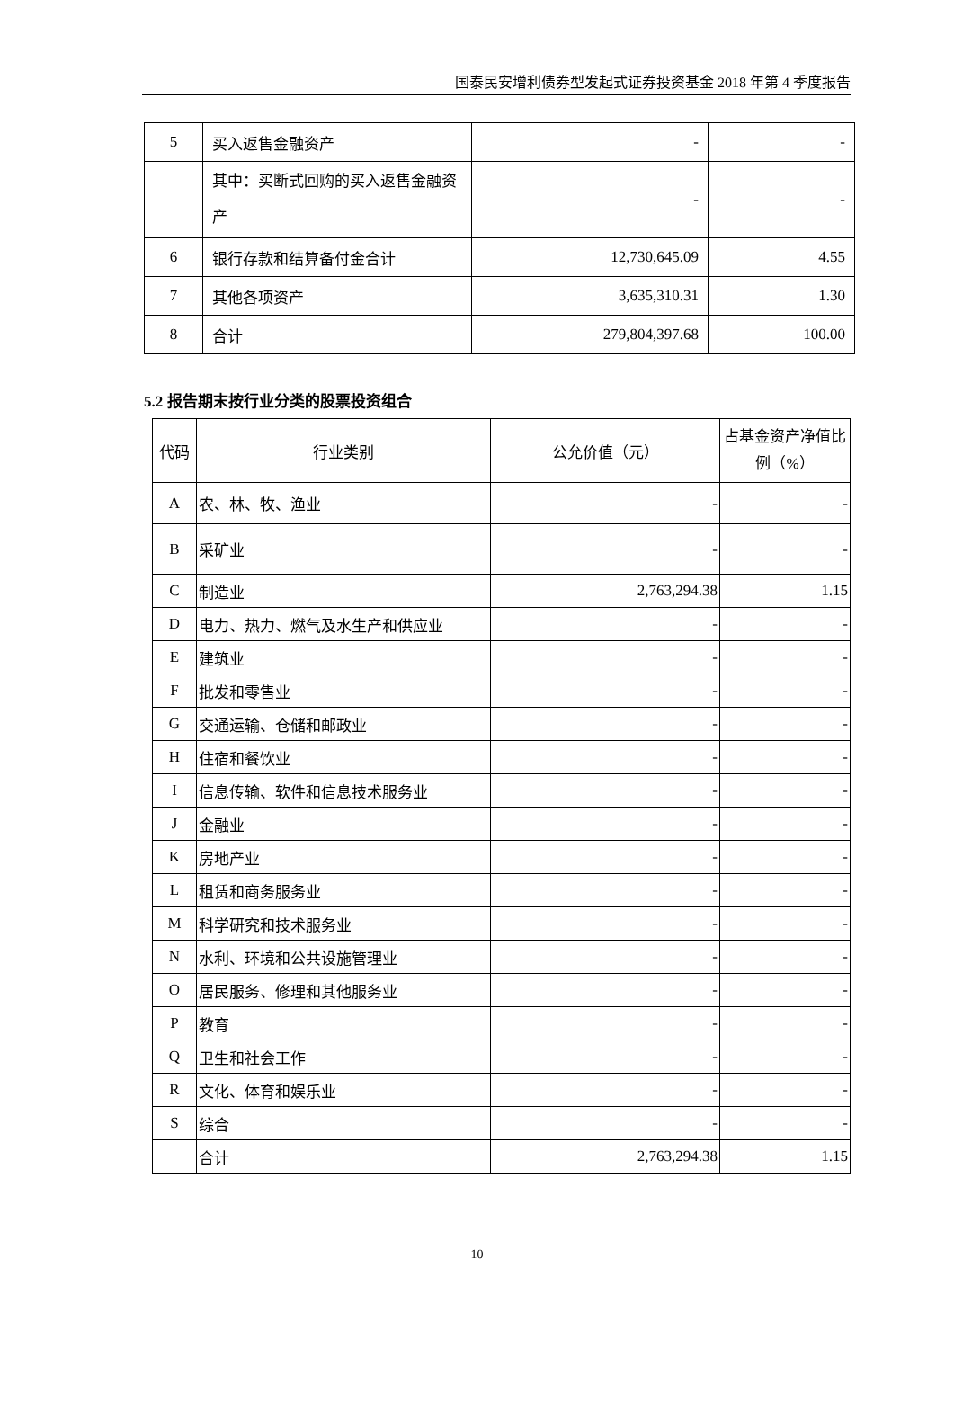国泰民安增利债券型发起式证券投资基金 2018 年第 4 季度报告
| 5 | 买入返售金融资产 | - | - |
| | 其中：买断式回购的买入返售金融资产 | - | - |
| 6 | 银行存款和结算备付金合计 | 12,730,645.09 | 4.55 |
| 7 | 其他各项资产 | 3,635,310.31 | 1.30 |
| 8 | 合计 | 279,804,397.68 | 100.00 |
5.2 报告期末按行业分类的股票投资组合
| 代码 | 行业类别 | 公允价值（元） | 占基金资产净值比例（%） |
| --- | --- | --- | --- |
| A | 农、林、牧、渔业 | - | - |
| B | 采矿业 | - | - |
| C | 制造业 | 2,763,294.38 | 1.15 |
| D | 电力、热力、燃气及水生产和供应业 | - | - |
| E | 建筑业 | - | - |
| F | 批发和零售业 | - | - |
| G | 交通运输、仓储和邮政业 | - | - |
| H | 住宿和餐饮业 | - | - |
| I | 信息传输、软件和信息技术服务业 | - | - |
| J | 金融业 | - | - |
| K | 房地产业 | - | - |
| L | 租赁和商务服务业 | - | - |
| M | 科学研究和技术服务业 | - | - |
| N | 水利、环境和公共设施管理业 | - | - |
| O | 居民服务、修理和其他服务业 | - | - |
| P | 教育 | - | - |
| Q | 卫生和社会工作 | - | - |
| R | 文化、体育和娱乐业 | - | - |
| S | 综合 | - | - |
| | 合计 | 2,763,294.38 | 1.15 |
10